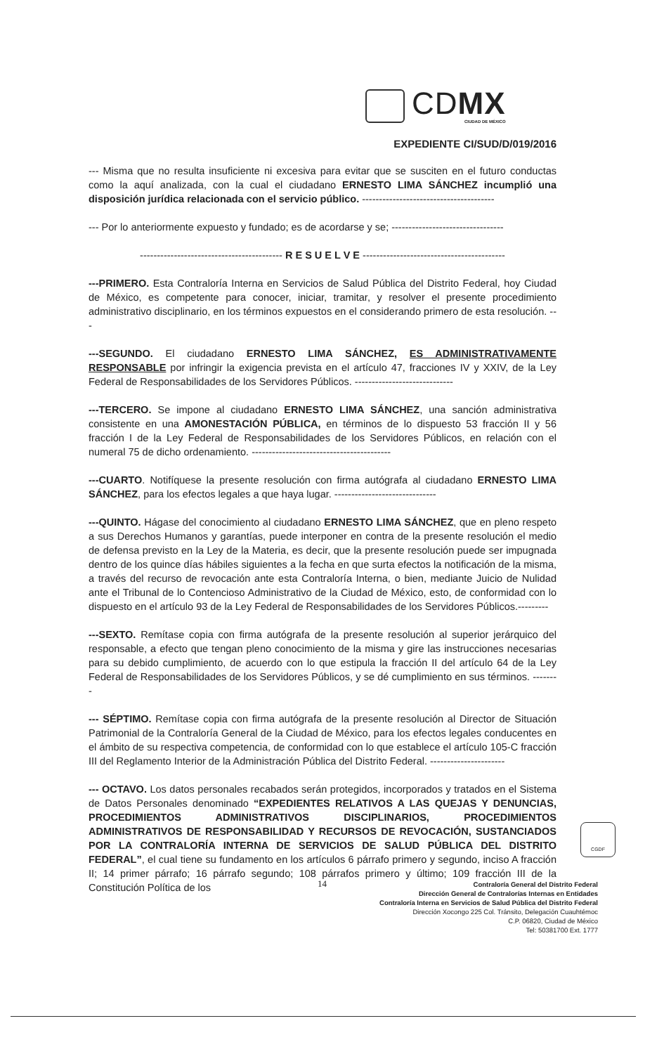CDMX
CIUDAD DE MÉXICO
EXPEDIENTE CI/SUD/D/019/2016
--- Misma que no resulta insuficiente ni excesiva para evitar que se susciten en el futuro conductas como la aquí analizada, con la cual el ciudadano ERNESTO LIMA SÁNCHEZ incumplió una disposición jurídica relacionada con el servicio público. ---------------------------------------
--- Por lo anteriormente expuesto y fundado; es de acordarse y se; ---------------------------------
------------------------------------------ R E S U E L V E ------------------------------------------
---PRIMERO. Esta Contraloría Interna en Servicios de Salud Pública del Distrito Federal, hoy Ciudad de México, es competente para conocer, iniciar, tramitar, y resolver el presente procedimiento administrativo disciplinario, en los términos expuestos en el considerando primero de esta resolución. ---
---SEGUNDO. El ciudadano ERNESTO LIMA SÁNCHEZ, ES ADMINISTRATIVAMENTE RESPONSABLE por infringir la exigencia prevista en el artículo 47, fracciones IV y XXIV, de la Ley Federal de Responsabilidades de los Servidores Públicos. -----------------------------
---TERCERO. Se impone al ciudadano ERNESTO LIMA SÁNCHEZ, una sanción administrativa consistente en una AMONESTACIÓN PÚBLICA, en términos de lo dispuesto 53 fracción II y 56 fracción I de la Ley Federal de Responsabilidades de los Servidores Públicos, en relación con el numeral 75 de dicho ordenamiento. -----------------------------------------
---CUARTO. Notifíquese la presente resolución con firma autógrafa al ciudadano ERNESTO LIMA SÁNCHEZ, para los efectos legales a que haya lugar. ------------------------------
---QUINTO. Hágase del conocimiento al ciudadano ERNESTO LIMA SÁNCHEZ, que en pleno respeto a sus Derechos Humanos y garantías, puede interponer en contra de la presente resolución el medio de defensa previsto en la Ley de la Materia, es decir, que la presente resolución puede ser impugnada dentro de los quince días hábiles siguientes a la fecha en que surta efectos la notificación de la misma, a través del recurso de revocación ante esta Contraloría Interna, o bien, mediante Juicio de Nulidad ante el Tribunal de lo Contencioso Administrativo de la Ciudad de México, esto, de conformidad con lo dispuesto en el artículo 93 de la Ley Federal de Responsabilidades de los Servidores Públicos.---------
---SEXTO. Remítase copia con firma autógrafa de la presente resolución al superior jerárquico del responsable, a efecto que tengan pleno conocimiento de la misma y gire las instrucciones necesarias para su debido cumplimiento, de acuerdo con lo que estipula la fracción II del artículo 64 de la Ley Federal de Responsabilidades de los Servidores Públicos, y se dé cumplimiento en sus términos. --------
--- SÉPTIMO. Remítase copia con firma autógrafa de la presente resolución al Director de Situación Patrimonial de la Contraloría General de la Ciudad de México, para los efectos legales conducentes en el ámbito de su respectiva competencia, de conformidad con lo que establece el artículo 105-C fracción III del Reglamento Interior de la Administración Pública del Distrito Federal. ----------------------
--- OCTAVO. Los datos personales recabados serán protegidos, incorporados y tratados en el Sistema de Datos Personales denominado “EXPEDIENTES RELATIVOS A LAS QUEJAS Y DENUNCIAS, PROCEDIMIENTOS ADMINISTRATIVOS DISCIPLINARIOS, PROCEDIMIENTOS ADMINISTRATIVOS DE RESPONSABILIDAD Y RECURSOS DE REVOCACIÓN, SUSTANCIADOS POR LA CONTRALORÍA INTERNA DE SERVICIOS DE SALUD PÚBLICA DEL DISTRITO FEDERAL”, el cual tiene su fundamento en los artículos 6 párrafo primero y segundo, inciso A fracción II; 14 primer párrafo; 16 párrafo segundo; 108 párrafos primero y último; 109 fracción III de la Constitución Política de los
CGDF
14
Contraloría General del Distrito Federal
Dirección General de Contralorías Internas en Entidades
Contraloría Interna en Servicios de Salud Pública del Distrito Federal
Dirección Xocongo 225 Col. Tránsito, Delegación Cuauhtémoc
C.P. 06820, Ciudad de México
Tel: 50381700 Ext. 1777